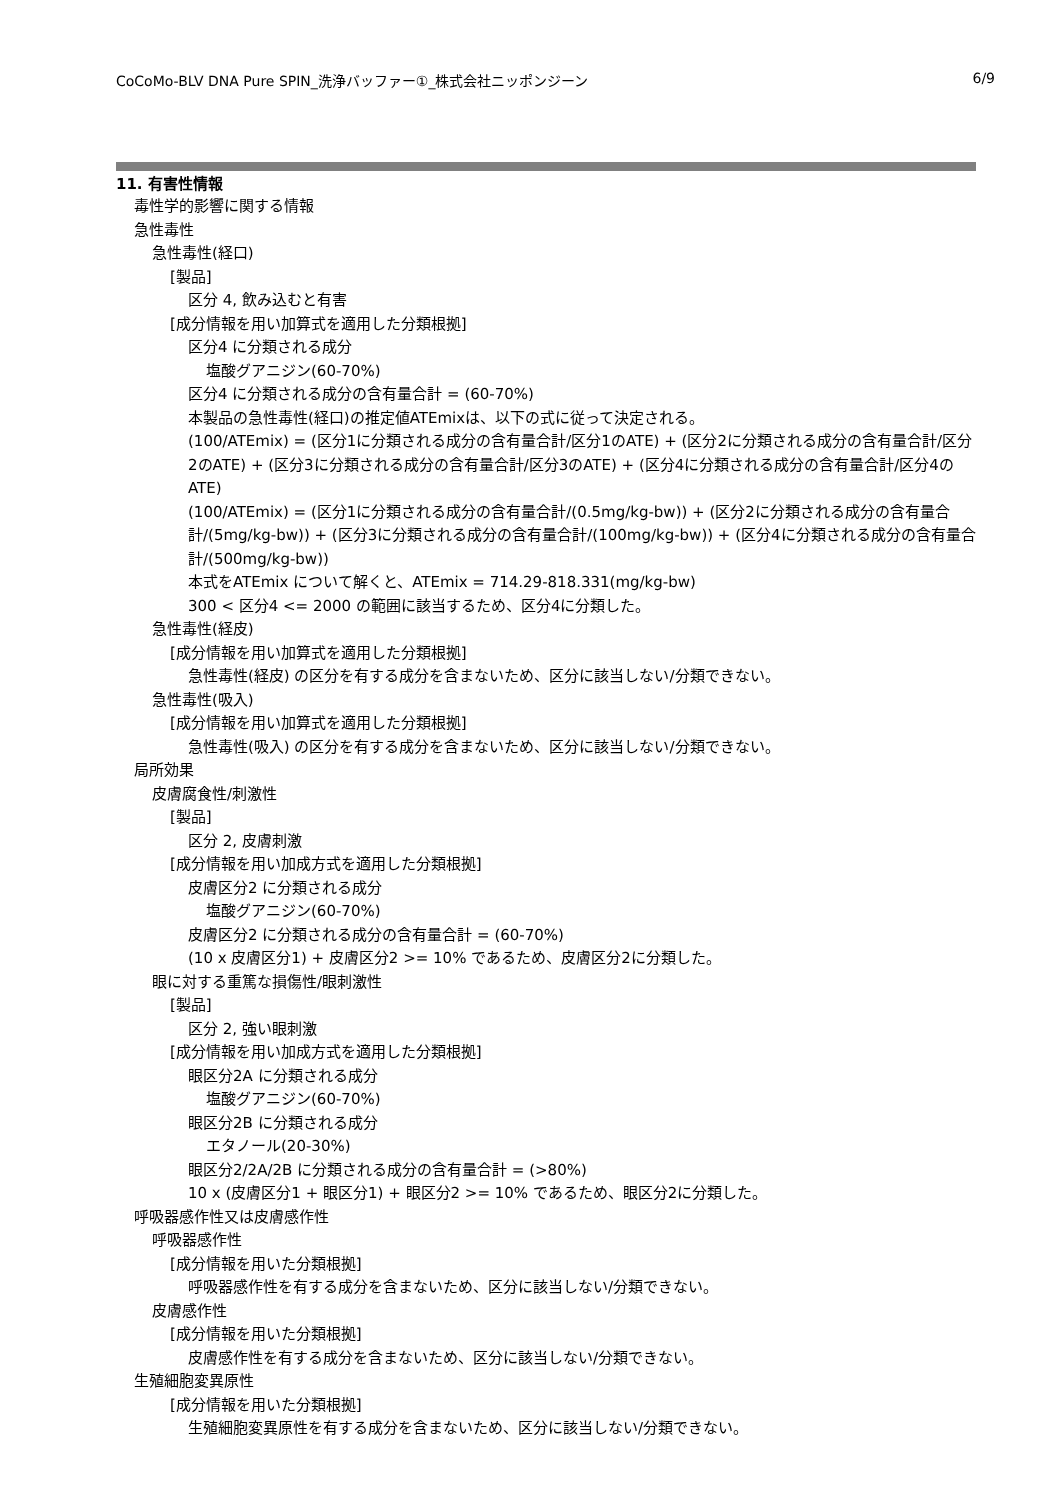CoCoMo-BLV DNA Pure SPIN_洗浄バッファー①_株式会社ニッポンジーン 6/9
11. 有害性情報
毒性学的影響に関する情報
急性毒性
急性毒性(経口)
[製品]
区分 4, 飲み込むと有害
[成分情報を用い加算式を適用した分類根拠]
区分4 に分類される成分
塩酸グアニジン(60-70%)
区分4 に分類される成分の含有量合計 = (60-70%)
本製品の急性毒性(経口)の推定値ATEmixは、以下の式に従って決定される。
(100/ATEmix) = (区分1に分類される成分の含有量合計/区分1のATE) + (区分2に分類される成分の含有量合計/区分2のATE) + (区分3に分類される成分の含有量合計/区分3のATE) + (区分4に分類される成分の含有量合計/区分4のATE)
(100/ATEmix) = (区分1に分類される成分の含有量合計/(0.5mg/kg-bw)) + (区分2に分類される成分の含有量合計/(5mg/kg-bw)) + (区分3に分類される成分の含有量合計/(100mg/kg-bw)) + (区分4に分類される成分の含有量合計/(500mg/kg-bw))
本式をATEmix について解くと、ATEmix = 714.29-818.331(mg/kg-bw)
300 < 区分4 <= 2000 の範囲に該当するため、区分4に分類した。
急性毒性(経皮)
[成分情報を用い加算式を適用した分類根拠]
急性毒性(経皮) の区分を有する成分を含まないため、区分に該当しない/分類できない。
急性毒性(吸入)
[成分情報を用い加算式を適用した分類根拠]
急性毒性(吸入) の区分を有する成分を含まないため、区分に該当しない/分類できない。
局所効果
皮膚腐食性/刺激性
[製品]
区分 2, 皮膚刺激
[成分情報を用い加成方式を適用した分類根拠]
皮膚区分2 に分類される成分
塩酸グアニジン(60-70%)
皮膚区分2 に分類される成分の含有量合計 = (60-70%)
(10 x 皮膚区分1) + 皮膚区分2 >= 10% であるため、皮膚区分2に分類した。
眼に対する重篤な損傷性/眼刺激性
[製品]
区分 2, 強い眼刺激
[成分情報を用い加成方式を適用した分類根拠]
眼区分2A に分類される成分
塩酸グアニジン(60-70%)
眼区分2B に分類される成分
エタノール(20-30%)
眼区分2/2A/2B に分類される成分の含有量合計 = (>80%)
10 x (皮膚区分1 + 眼区分1) + 眼区分2 >= 10% であるため、眼区分2に分類した。
呼吸器感作性又は皮膚感作性
呼吸器感作性
[成分情報を用いた分類根拠]
呼吸器感作性を有する成分を含まないため、区分に該当しない/分類できない。
皮膚感作性
[成分情報を用いた分類根拠]
皮膚感作性を有する成分を含まないため、区分に該当しない/分類できない。
生殖細胞変異原性
[成分情報を用いた分類根拠]
生殖細胞変異原性を有する成分を含まないため、区分に該当しない/分類できない。